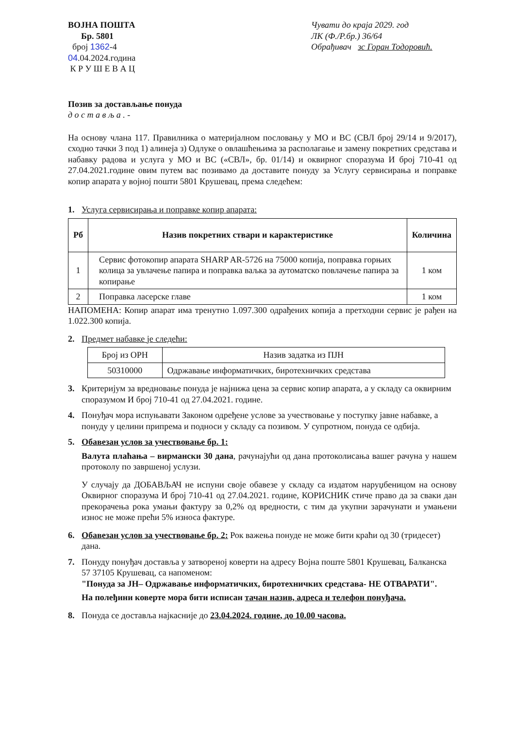ВОЈНА ПОШТА
Бр. 5801
број 1362-4
04.04.2024.година
К Р У Ш Е В А Ц
Чувати до краја 2029. год
ЛК (Ф./Р.бр.) 36/64
Обрађивач зс Горан Тодоровић.
Позив за достављање понуда
д о с т а в љ а . -
На основу члана 117. Правилника о материјалном пословању у МО и ВС (СВЛ број 29/14 и 9/2017), сходно тачки 3 под 1) алинеја з) Одлуке о овлашћењима за располагање и замену покретних средстава и набавку радова и услуга у МО и ВС («СВЛ», бр. 01/14) и оквирног споразума И број 710-41 од 27.04.2021.године овим путем вас позивамо да доставите понуду за Услугу сервисирања и поправке копир апарата у војној пошти 5801 Крушевац, према следећем:
1. Услуга сервисирања и поправке копир апарата:
| Рб | Назив покретних ствари и карактеристике | Количина |
| --- | --- | --- |
| 1 | Сервис фотокопир апарата SHARP AR-5726 на 75000 копија, поправка горњих колица за увлачење папира и поправка ваљка за аутоматско повлачење папира за копирање | 1 ком |
| 2 | Поправка ласерске главе | 1 ком |
НАПОМЕНА: Копир апарат има тренутно 1.097.300 одрађених копија а претходни сервис је рађен на 1.022.300 копија.
2. Предмет набавке је следећи:
| Број из ОРН | Назив задатка из ПЈН |
| 50310000 | Одржавање информатичких, биротехничких средстава |
3. Критеријум за вредновање понуда је најнижа цена за сервис копир апарата, а у складу са оквирним споразумом И број 710-41 од 27.04.2021. године.
4. Понуђач мора испуњавати Законом одређене услове за учествовање у поступку јавне набавке, а понуду у целини припрема и подноси у складу са позивом. У супротном, понуда се одбија.
5. Обавезан услов за учествовање бр. 1:
Валута плаћања – вирмански 30 дана, рачунајући од дана протоколисања вашег рачуна у нашем протоколу по завршеној услузи.
У случају да ДОБАВЉАЧ не испуни своје обавезе у складу са издатом наруџбеницом на основу Оквирног споразума И број 710-41 од 27.04.2021. године, КОРИСНИК стиче право да за сваки дан прекорачења рока умањи фактуру за 0,2% од вредности, с тим да укупни зарачунати и умањени износ не може прећи 5% износа фактуре.
6. Обавезан услов за учествовање бр. 2: Рок важења понуде не може бити краћи од 30 (тридесет) дана.
7. Понуду понуђач доставља у затвореној коверти на адресу Војна поште 5801 Крушевац, Балканска 57 37105 Крушевац, са напоменом:
"Понуда за ЈН– Одржавање информатичких, биротехничких средстава- НЕ ОТВАРАТИ".
На полеђини коверте мора бити исписан тачан назив, адреса и телефон понуђача.
8. Понуда се доставља најкасније до 23.04.2024. године, до 10.00 часова.